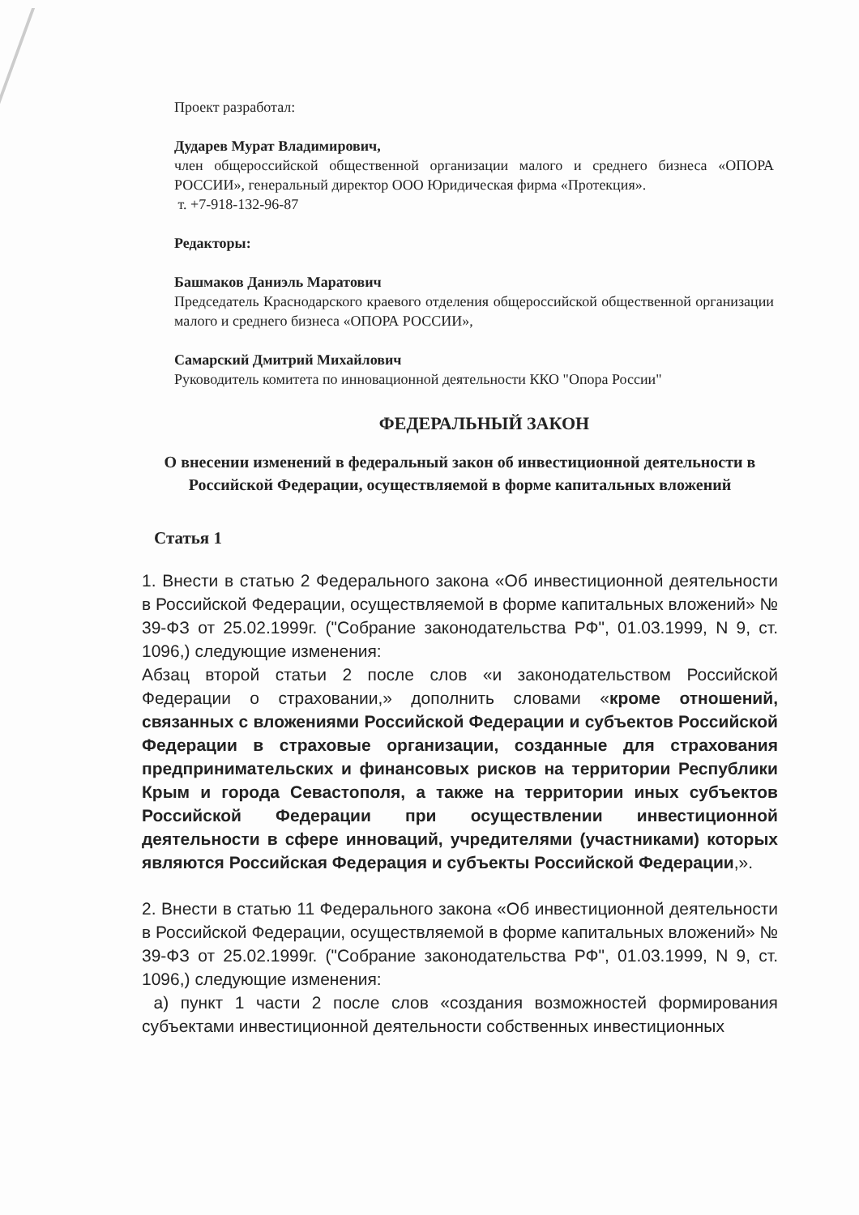Проект разработал:
Дударев Мурат Владимирович,
член общероссийской общественной организации малого и среднего бизнеса «ОПОРА РОССИИ», генеральный директор ООО Юридическая фирма «Протекция».
т. +7-918-132-96-87
Редакторы:
Башмаков Даниэль Маратович
Председатель Краснодарского краевого отделения общероссийской общественной организации малого и среднего бизнеса «ОПОРА РОССИИ»,
Самарский Дмитрий Михайлович
Руководитель комитета по инновационной деятельности ККО "Опора России"
ФЕДЕРАЛЬНЫЙ ЗАКОН
О внесении изменений в федеральный закон об инвестиционной деятельности в Российской Федерации, осуществляемой в форме капитальных вложений
Статья 1
1. Внести в статью 2 Федерального закона «Об инвестиционной деятельности в Российской Федерации, осуществляемой в форме капитальных вложений» № 39-ФЗ от 25.02.1999г. ("Собрание законодательства РФ", 01.03.1999, N 9, ст. 1096,) следующие изменения:
Абзац второй статьи 2 после слов «и законодательством Российской Федерации о страховании,» дополнить словами «кроме отношений, связанных с вложениями Российской Федерации и субъектов Российской Федерации в страховые организации, созданные для страхования предпринимательских и финансовых рисков на территории Республики Крым и города Севастополя, а также на территории иных субъектов Российской Федерации при осуществлении инвестиционной деятельности в сфере инноваций, учредителями (участниками) которых являются Российская Федерация и субъекты Российской Федерации,».
2. Внести в статью 11 Федерального закона «Об инвестиционной деятельности в Российской Федерации, осуществляемой в форме капитальных вложений» № 39-ФЗ от 25.02.1999г. ("Собрание законодательства РФ", 01.03.1999, N 9, ст. 1096,) следующие изменения:
а) пункт 1 части 2 после слов «создания возможностей формирования субъектами инвестиционной деятельности собственных инвестиционных